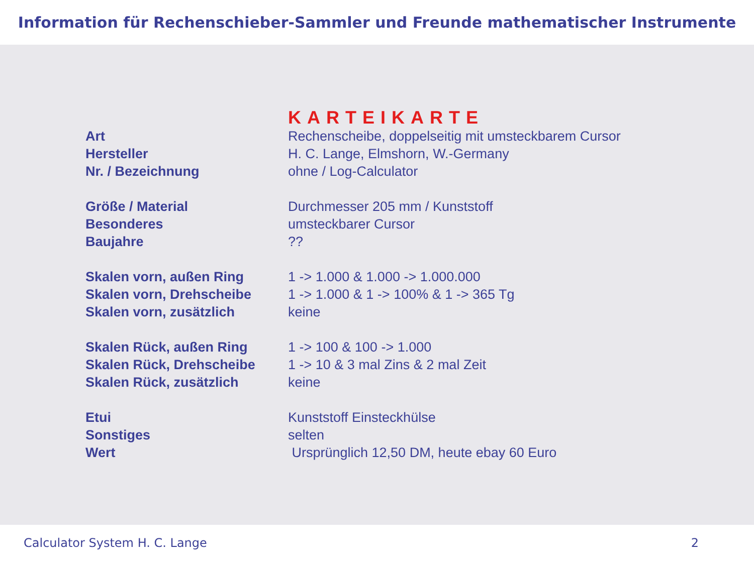Information für Rechenschieber-Sammler und Freunde mathematischer Instrumente
KARTEIKARTE
| Art | Rechenscheibe, doppelseitig mit umsteckbarem Cursor |
| Hersteller | H. C. Lange, Elmshorn, W.-Germany |
| Nr. / Bezeichnung | ohne / Log-Calculator |
| Größe / Material | Durchmesser 205 mm / Kunststoff |
| Besonderes | umsteckbarer Cursor |
| Baujahre | ?? |
| Skalen vorn, außen Ring | 1 -> 1.000 & 1.000 -> 1.000.000 |
| Skalen vorn, Drehscheibe | 1 -> 1.000 & 1 -> 100% & 1 -> 365 Tg |
| Skalen vorn, zusätzlich | keine |
| Skalen Rück, außen Ring | 1 -> 100 & 100 -> 1.000 |
| Skalen Rück, Drehscheibe | 1 -> 10 & 3 mal Zins & 2 mal Zeit |
| Skalen Rück, zusätzlich | keine |
| Etui | Kunststoff Einsteckhülse |
| Sonstiges | selten |
| Wert | Ursprünglich 12,50 DM, heute ebay 60 Euro |
Calculator System H. C. Lange 2